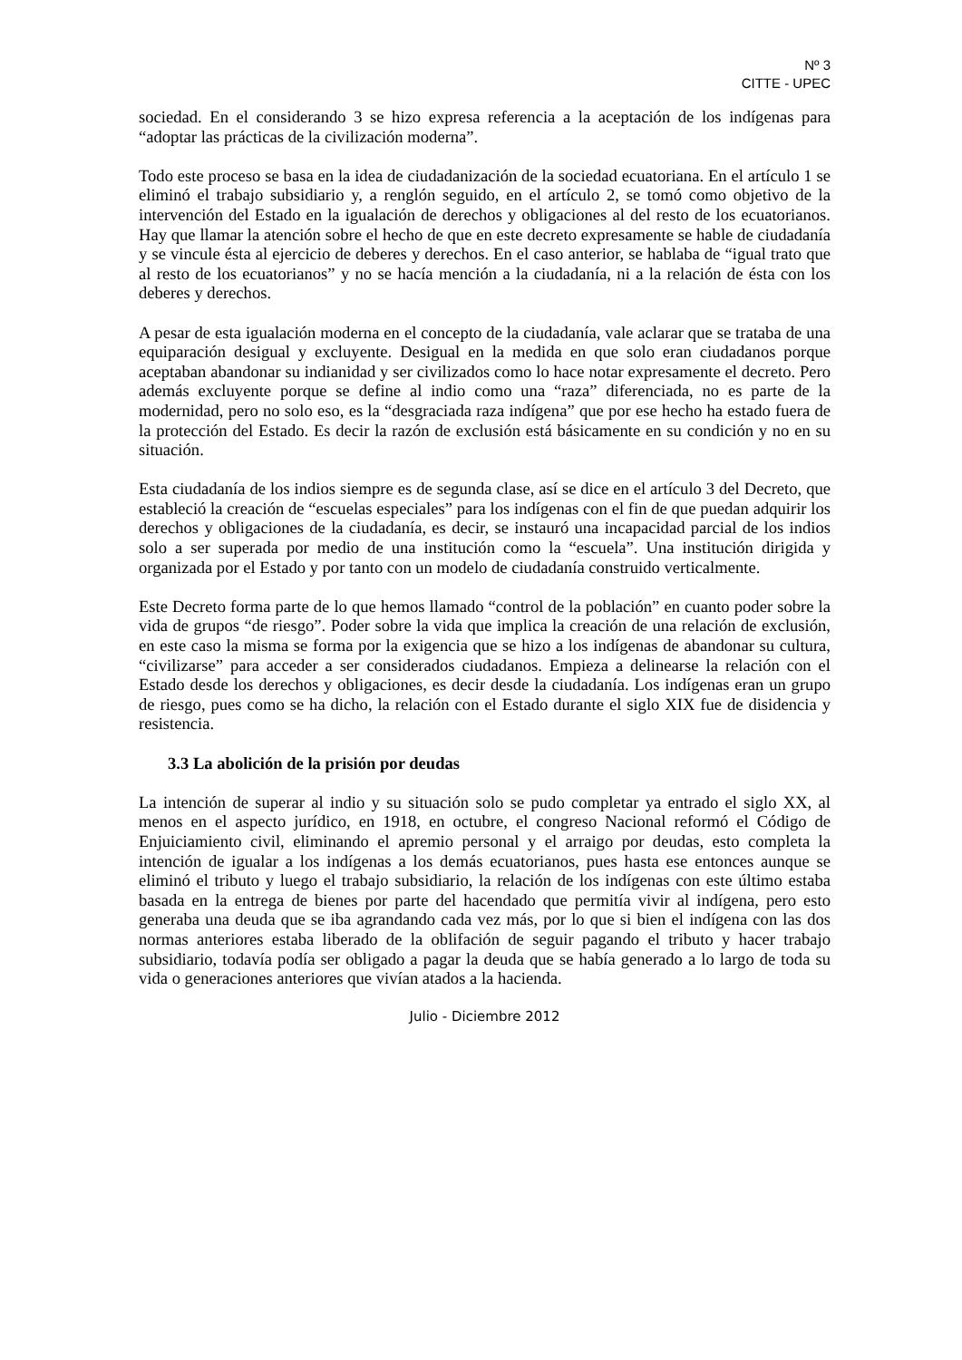Nº 3
CITTE - UPEC
sociedad. En el considerando 3 se hizo expresa referencia a la aceptación de los indígenas para “adoptar las prácticas de la civilización moderna”.
Todo este proceso se basa en la idea de ciudadanización de la sociedad ecuatoriana. En el artículo 1 se eliminó el trabajo subsidiario y, a renglón seguido, en el artículo 2, se tomó como objetivo de la intervención del Estado en la igualación de derechos y obligaciones al del resto de los ecuatorianos. Hay que llamar la atención sobre el hecho de que en este decreto expresamente se hable de ciudadanía y se vincule ésta al ejercicio de deberes y derechos. En el caso anterior, se hablaba de “igual trato que al resto de los ecuatorianos” y no se hacía mención a la ciudadanía, ni a la relación de ésta con los deberes y derechos.
A pesar de esta igualación moderna en el concepto de la ciudadanía, vale aclarar que se trataba de una equiparación desigual y excluyente. Desigual en la medida en que solo eran ciudadanos porque aceptaban abandonar su indianidad y ser civilizados como lo hace notar expresamente el decreto. Pero además excluyente porque se define al indio como una “raza” diferenciada, no es parte de la modernidad, pero no solo eso, es la “desgraciada raza indígena” que por ese hecho ha estado fuera de la protección del Estado. Es decir la razón de exclusión está básicamente en su condición y no en su situación.
Esta ciudadanía de los indios siempre es de segunda clase, así se dice en el artículo 3 del Decreto, que estableció la creación de “escuelas especiales” para los indígenas con el fin de que puedan adquirir los derechos y obligaciones de la ciudadanía, es decir, se instauró una incapacidad parcial de los indios solo a ser superada por medio de una institución como la “escuela”. Una institución dirigida y organizada por el Estado y por tanto con un modelo de ciudadanía construido verticalmente.
Este Decreto forma parte de lo que hemos llamado “control de la población” en cuanto poder sobre la vida de grupos “de riesgo”. Poder sobre la vida que implica la creación de una relación de exclusión, en este caso la misma se forma por la exigencia que se hizo a los indígenas de abandonar su cultura, “civilizarse” para acceder a ser considerados ciudadanos. Empieza a delinearse la relación con el Estado desde los derechos y obligaciones, es decir desde la ciudadanía. Los indígenas eran un grupo de riesgo, pues como se ha dicho, la relación con el Estado durante el siglo XIX fue de disidencia y resistencia.
3.3 La abolición de la prisión por deudas
La intención de superar al indio y su situación solo se pudo completar ya entrado el siglo XX, al menos en el aspecto jurídico, en 1918, en octubre, el congreso Nacional reformó el Código de Enjuiciamiento civil, eliminando el apremio personal y el arraigo por deudas, esto completa la intención de igualar a los indígenas a los demás ecuatorianos, pues hasta ese entonces aunque se eliminó el tributo y luego el trabajo subsidiario, la relación de los indígenas con este último estaba basada en la entrega de bienes por parte del hacendado que permitía vivir al indígena, pero esto generaba una deuda que se iba agrandando cada vez más, por lo que si bien el indígena con las dos normas anteriores estaba liberado de la oblifación de seguir pagando el tributo y hacer trabajo subsidiario, todavía podía ser obligado a pagar la deuda que se había generado a lo largo de toda su vida o generaciones anteriores que vivían atados a la hacienda.
Julio - Diciembre 2012